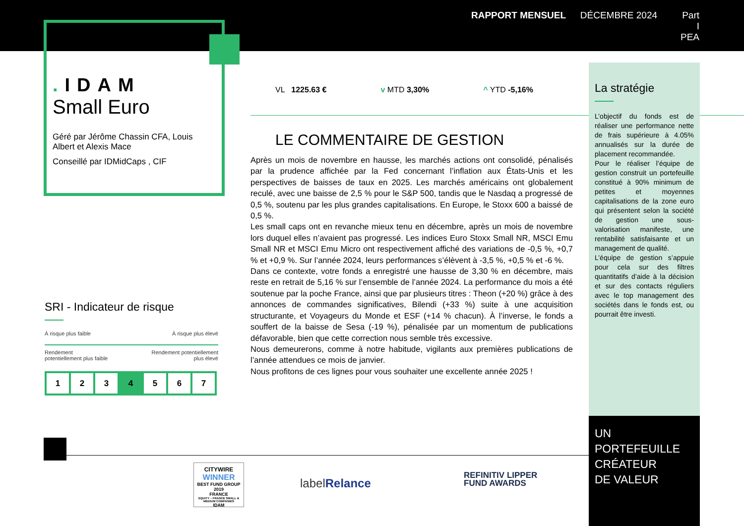RAPPORT MENSUEL DÉCEMBRE 2024 Part I
PEA
. IDAM
Small Euro
Géré par Jérôme Chassin CFA, Louis Albert et Alexis Mace
Conseillé par IDMidCaps , CIF
SRI - Indicateur de risque
À risque plus faible À risque plus élevé
Rendement
potentiellement plus faible Rendement potentiellement
plus élevé
| 1 | 2 | 3 | 4 | 5 | 6 | 7 |
VL 1225.63 € v MTD 3,30% ^ YTD -5,16%
LE COMMENTAIRE DE GESTION
Après un mois de novembre en hausse, les marchés actions ont consolidé, pénalisés par la prudence affichée par la Fed concernant l’inflation aux États-Unis et les perspectives de baisses de taux en 2025. Les marchés américains ont globalement reculé, avec une baisse de 2,5 % pour le S&P 500, tandis que le Nasdaq a progressé de 0,5 %, soutenu par les plus grandes capitalisations. En Europe, le Stoxx 600 a baissé de 0,5 %.
Les small caps ont en revanche mieux tenu en décembre, après un mois de novembre lors duquel elles n’avaient pas progressé. Les indices Euro Stoxx Small NR, MSCI Emu Small NR et MSCI Emu Micro ont respectivement affiché des variations de -0,5 %, +0,7 % et +0,9 %. Sur l’année 2024, leurs performances s’élèvent à -3,5 %, +0,5 % et -6 %.
Dans ce contexte, votre fonds a enregistré une hausse de 3,30 % en décembre, mais reste en retrait de 5,16 % sur l’ensemble de l’année 2024. La performance du mois a été soutenue par la poche France, ainsi que par plusieurs titres : Theon (+20 %) grâce à des annonces de commandes significatives, Bilendi (+33 %) suite à une acquisition structurante, et Voyageurs du Monde et ESF (+14 % chacun). À l’inverse, le fonds a souffert de la baisse de Sesa (-19 %), pénalisée par un momentum de publications défavorable, bien que cette correction nous semble très excessive.
Nous demeurerons, comme à notre habitude, vigilants aux premières publications de l’année attendues ce mois de janvier.
Nous profitons de ces lignes pour vous souhaiter une excellente année 2025 !
La stratégie
L’objectif du fonds est de réaliser une performance nette de frais supérieure à 4.05% annualisés sur la durée de placement recommandée.
Pour le réaliser l’équipe de gestion construit un portefeuille constitué à 90% minimum de petites et moyennes capitalisations de la zone euro qui présentent selon la société de gestion une sous-valorisation manifeste, une rentabilité satisfaisante et un management de qualité.
L’équipe de gestion s’appuie pour cela sur des filtres quantitatifs d’aide à la décision et sur des contacts réguliers avec le top management des sociétés dans le fonds est, ou pourrait être investi.
UN
PORTEFEUILLE
CRÉATEUR
DE VALEUR
CITYWIRE
WINNER
BEST FUND GROUP 2019
FRANCE
EQUITY – FRANCE SMALL & MEDIUM COMPANIES
IDAM
labelRelance
REFINITIV LIPPER
FUND AWARDS